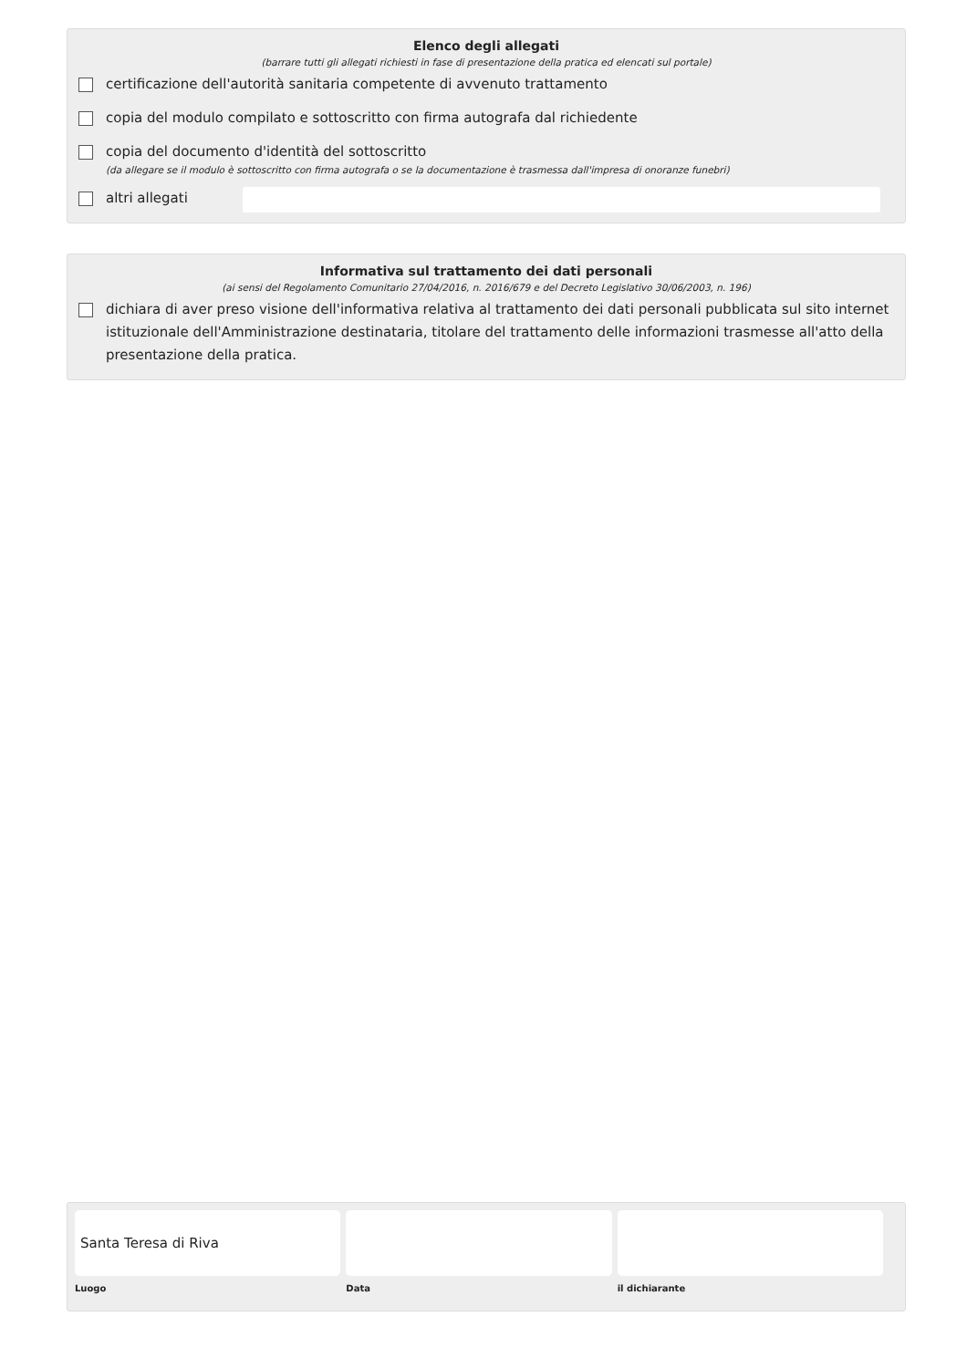Elenco degli allegati
(barrare tutti gli allegati richiesti in fase di presentazione della pratica ed elencati sul portale)
certificazione dell'autorità sanitaria competente di avvenuto trattamento
copia del modulo compilato e sottoscritto con firma autografa dal richiedente
copia del documento d'identità del sottoscritto
(da allegare se il modulo è sottoscritto con firma autografa o se la documentazione è trasmessa dall'impresa di onoranze funebri)
altri allegati
Informativa sul trattamento dei dati personali
(ai sensi del Regolamento Comunitario 27/04/2016, n. 2016/679 e del Decreto Legislativo 30/06/2003, n. 196)
dichiara di aver preso visione dell'informativa relativa al trattamento dei dati personali pubblicata sul sito internet istituzionale dell'Amministrazione destinataria, titolare del trattamento delle informazioni trasmesse all'atto della presentazione della pratica.
Santa Teresa di Riva
Luogo
Data il dichiarante